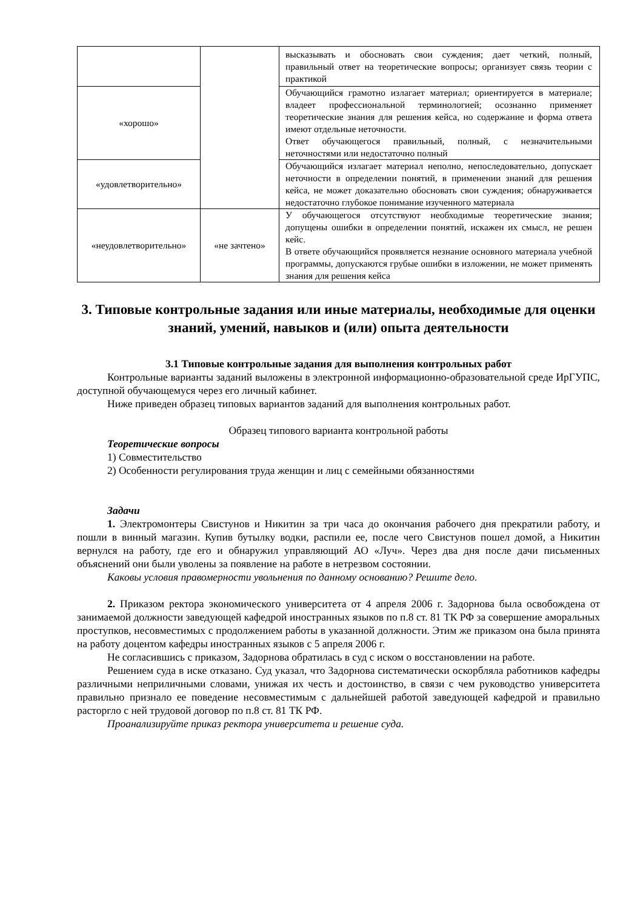| | | высказывать и обосновать свои суждения; дает четкий, полный, правильный ответ на теоретические вопросы; организует связь теории с практикой |
| «хорошо» | | Обучающийся грамотно излагает материал; ориентируется в материале; владеет профессиональной терминологией; осознанно применяет теоретические знания для решения кейса, но содержание и форма ответа имеют отдельные неточности. Ответ обучающегося правильный, полный, с незначительными неточностями или недостаточно полный |
| «удовлетворительно» | | Обучающийся излагает материал неполно, непоследовательно, допускает неточности в определении понятий, в применении знаний для решения кейса, не может доказательно обосновать свои суждения; обнаруживается недостаточно глубокое понимание изученного материала |
| «неудовлетворительно» | «не зачтено» | У обучающегося отсутствуют необходимые теоретические знания; допущены ошибки в определении понятий, искажен их смысл, не решен кейс. В ответе обучающийся проявляется незнание основного материала учебной программы, допускаются грубые ошибки в изложении, не может применять знания для решения кейса |
3. Типовые контрольные задания или иные материалы, необходимые для оценки знаний, умений, навыков и (или) опыта деятельности
3.1 Типовые контрольные задания для выполнения контрольных работ
Контрольные варианты заданий выложены в электронной информационно-образовательной среде ИрГУПС, доступной обучающемуся через его личный кабинет.
Ниже приведен образец типовых вариантов заданий для выполнения контрольных работ.
Образец типового варианта контрольной работы
Теоретические вопросы
1) Совместительство
2) Особенности регулирования труда женщин и лиц с семейными обязанностями
Задачи
1. Электромонтеры Свистунов и Никитин за три часа до окончания рабочего дня прекратили работу, и пошли в винный магазин. Купив бутылку водки, распили ее, после чего Свистунов пошел домой, а Никитин вернулся на работу, где его и обнаружил управляющий АО «Луч». Через два дня после дачи письменных объяснений они были уволены за появление на работе в нетрезвом состоянии.
Каковы условия правомерности увольнения по данному основанию? Решите дело.
2. Приказом ректора экономического университета от 4 апреля 2006 г. Задорнова была освобождена от занимаемой должности заведующей кафедрой иностранных языков по п.8 ст. 81 ТК РФ за совершение аморальных проступков, несовместимых с продолжением работы в указанной должности. Этим же приказом она была принята на работу доцентом кафедры иностранных языков с 5 апреля 2006 г.
Не согласившись с приказом, Задорнова обратилась в суд с иском о восстановлении на работе.
Решением суда в иске отказано. Суд указал, что Задорнова систематически оскорбляла работников кафедры различными неприличными словами, унижая их честь и достоинство, в связи с чем руководство университета правильно признало ее поведение несовместимым с дальнейшей работой заведующей кафедрой и правильно расторгло с ней трудовой договор по п.8 ст. 81 ТК РФ.
Проанализируйте приказ ректора университета и решение суда.